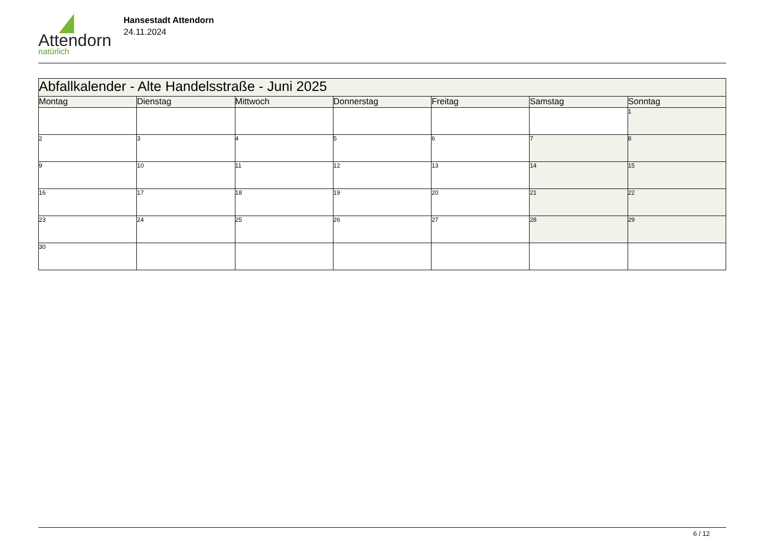Attendorn
natürlich
Hansestadt Attendorn
24.11.2024
| Abfallkalender - Alte Handelsstraße - Juni 2025 | | | | | | |
| Montag | Dienstag | Mittwoch | Donnerstag | Freitag | Samstag | Sonntag |
| | | | | | | 1 |
| 2 | 3 | 4 | 5 | 6 | 7 | 8 |
| 9 | 10 | 11 | 12 | 13 | 14 | 15 |
| 16 | 17 | 18 | 19 | 20 | 21 | 22 |
| 23 | 24 | 25 | 26 | 27 | 28 | 29 |
| 30 | | | | | | |
6 / 12